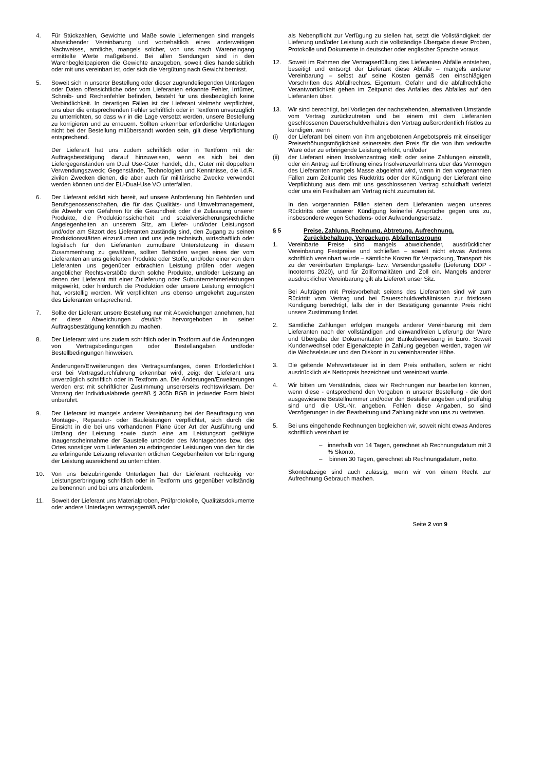4. Für Stückzahlen, Gewichte und Maße sowie Liefermengen sind mangels abweichender Vereinbarung und vorbehaltlich eines anderweitigen Nachweises, amtliche, mangels solcher, von uns nach Wareneingang ermittelte Werte maßgebend. Bei allen Sendungen sind in den Warenbegleitpapieren die Gewichte anzugeben, soweit dies handelsüblich oder mit uns vereinbart ist, oder sich die Vergütung nach Gewicht bemisst.
5. Soweit sich in unserer Bestellung oder dieser zugrundeliegenden Unterlagen oder Daten offensichtliche oder vom Lieferanten erkannte Fehler, Irrtümer, Schreib- und Rechenfehler befinden, besteht für uns diesbezüglich keine Verbindlichkeit. In derartigen Fällen ist der Lieferant vielmehr verpflichtet, uns über die entsprechenden Fehler schriftlich oder in Textform unverzüglich zu unterrichten, so dass wir in die Lage versetzt werden, unsere Bestellung zu korrigieren und zu erneuern. Sollten erkennbar erforderliche Unterlagen nicht bei der Bestellung mitübersandt worden sein, gilt diese Verpflichtung entsprechend.
Der Lieferant hat uns zudem schriftlich oder in Textform mit der Auftragsbestätigung darauf hinzuweisen, wenn es sich bei den Liefergegenständen um Dual Use-Güter handelt, d.h., Güter mit doppeltem Verwendungszweck; Gegenstände, Technologien und Kenntnisse, die i.d.R. zivilen Zwecken dienen, die aber auch für militärische Zwecke verwendet werden können und der EU-Dual-Use VO unterfallen.
6. Der Lieferant erklärt sich bereit, auf unsere Anforderung hin Behörden und Berufsgenossenschaften, die für das Qualitäts- und Umweltmanagement, die Abwehr von Gefahren für die Gesundheit oder die Zulassung unserer Produkte, die Produktionssicherheit und sozialversicherungsrechtliche Angelegenheiten an unserem Sitz, am Liefer- und/oder Leistungsort und/oder am Sitzort des Lieferanten zuständig sind, den Zugang zu seinen Produktionsstätten einzuräumen und uns jede technisch, wirtschaftlich oder logistisch für den Lieferanten zumutbare Unterstützung in diesem Zusammenhang zu gewähren, sollten Behörden wegen eines der vom Lieferanten an uns gelieferten Produkte oder Stoffe, und/oder einer von dem Lieferanten uns gegenüber erbrachten Leistung prüfen oder wegen angeblicher Rechtsverstöße durch solche Produkte, und/oder Leistung an denen der Lieferant mit einer Zulieferung oder Subunternehmerleistungen mitgewirkt, oder hierdurch die Produktion oder unsere Leistung ermöglicht hat, vorstellig werden. Wir verpflichten uns ebenso umgekehrt zugunsten des Lieferanten entsprechend.
7. Sollte der Lieferant unsere Bestellung nur mit Abweichungen annehmen, hat er diese Abweichungen deutlich hervorgehoben in seiner Auftragsbestätigung kenntlich zu machen.
8. Der Lieferant wird uns zudem schriftlich oder in Textform auf die Änderungen von Vertragsbedingungen oder Bestellangaben und/oder Bestellbedingungen hinweisen.
Änderungen/Erweiterungen des Vertragsumfanges, deren Erforderlichkeit erst bei Vertragsdurchführung erkennbar wird, zeigt der Lieferant uns unverzüglich schriftlich oder in Textform an. Die Änderungen/Erweiterungen werden erst mit schriftlicher Zustimmung unsererseits rechtswirksam. Der Vorrang der Individualabrede gemäß § 305b BGB in jedweder Form bleibt unberührt.
9. Der Lieferant ist mangels anderer Vereinbarung bei der Beauftragung von Montage-, Reparatur- oder Bauleistungen verpflichtet, sich durch die Einsicht in die bei uns vorhandenen Pläne über Art der Ausführung und Umfang der Leistung sowie durch eine am Leistungsort getätigte Inaugenscheinnahme der Baustelle und/oder des Montageortes bzw. des Ortes sonstiger vom Lieferanten zu erbringender Leistungen von den für die zu erbringende Leistung relevanten örtlichen Gegebenheiten vor Erbringung der Leistung ausreichend zu unterrichten.
10. Von uns beizubringende Unterlagen hat der Lieferant rechtzeitig vor Leistungserbringung schriftlich oder in Textform uns gegenüber vollständig zu benennen und bei uns anzufordern.
11. Soweit der Lieferant uns Materialproben, Prüfprotokolle, Qualitätsdokumente oder andere Unterlagen vertragsgemäß oder
als Nebenpflicht zur Verfügung zu stellen hat, setzt die Vollständigkeit der Lieferung und/oder Leistung auch die vollständige Übergabe dieser Proben, Protokolle und Dokumente in deutscher oder englischer Sprache voraus.
12. Soweit im Rahmen der Vertragserfüllung des Lieferanten Abfälle entstehen, beseitigt und entsorgt der Lieferant diese Abfälle – mangels anderer Vereinbarung – selbst auf seine Kosten gemäß den einschlägigen Vorschriften des Abfallrechtes. Eigentum, Gefahr und die abfallrechtliche Verantwortlichkeit gehen im Zeitpunkt des Anfalles des Abfalles auf den Lieferanten über.
13. Wir sind berechtigt, bei Vorliegen der nachstehenden, alternativen Umstände vom Vertrag zurückzutreten und bei einem mit dem Lieferanten geschlossenen Dauerschuldverhältnis den Vertrag außerordentlich fristlos zu kündigen, wenn
(i) der Lieferant bei einem von ihm angebotenen Angebotspreis mit einseitiger Preiserhöhungsmöglichkeit seinerseits den Preis für die von ihm verkaufte Ware oder zu erbringende Leistung erhöht, und/oder
(ii) der Lieferant einen Insolvenzantrag stellt oder seine Zahlungen einstellt, oder ein Antrag auf Eröffnung eines Insolvenzverfahrens über das Vermögen des Lieferanten mangels Masse abgelehnt wird, wenn in den vorgenannten Fällen zum Zeitpunkt des Rücktritts oder der Kündigung der Lieferant eine Verpflichtung aus dem mit uns geschlossenen Vertrag schuldhaft verletzt oder uns ein Festhalten am Vertrag nicht zuzumuten ist.
In den vorgenannten Fällen stehen dem Lieferanten wegen unseres Rücktritts oder unserer Kündigung keinerlei Ansprüche gegen uns zu, insbesondere wegen Schadens- oder Aufwendungsersatz.
§ 5 Preise, Zahlung, Rechnung, Abtretung, Aufrechnung, Zurückbehaltung, Verpackung, Abfallentsorgung
1. Vereinbarte Preise sind mangels abweichender, ausdrücklicher Vereinbarung Festpreise und schließen – soweit nicht etwas Anderes schriftlich vereinbart wurde – sämtliche Kosten für Verpackung, Transport bis zu der vereinbarten Empfangs- bzw. Versendungsstelle (Lieferung DDP - Incoterms 2020), und für Zollformalitäten und Zoll ein. Mangels anderer ausdrücklicher Vereinbarung gilt als Lieferort unser Sitz.
Bei Aufträgen mit Preisvorbehalt seitens des Lieferanten sind wir zum Rücktritt vom Vertrag und bei Dauerschuldverhältnissen zur fristlosen Kündigung berechtigt, falls der in der Bestätigung genannte Preis nicht unsere Zustimmung findet.
2. Sämtliche Zahlungen erfolgen mangels anderer Vereinbarung mit dem Lieferanten nach der vollständigen und einwandfreien Lieferung der Ware und Übergabe der Dokumentation per Banküberweisung in Euro. Soweit Kundenwechsel oder Eigenakzepte in Zahlung gegeben werden, tragen wir die Wechselsteuer und den Diskont in zu vereinbarender Höhe.
3. Die geltende Mehrwertsteuer ist in dem Preis enthalten, sofern er nicht ausdrücklich als Nettopreis bezeichnet und vereinbart wurde.
4. Wir bitten um Verständnis, dass wir Rechnungen nur bearbeiten können, wenn diese - entsprechend den Vorgaben in unserer Bestellung - die dort ausgewiesene Bestellnummer und/oder den Besteller angeben und prüffähig sind und die USt.-Nr. angeben. Fehlen diese Angaben, so sind Verzögerungen in der Bearbeitung und Zahlung nicht von uns zu vertreten.
5. Bei uns eingehende Rechnungen begleichen wir, soweit nicht etwas Anderes schriftlich vereinbart ist
– innerhalb von 14 Tagen, gerechnet ab Rechnungsdatum mit 3 % Skonto,
– binnen 30 Tagen, gerechnet ab Rechnungsdatum, netto.
Skontoabzüge sind auch zulässig, wenn wir von einem Recht zur Aufrechnung Gebrauch machen.
Seite 2 von 9